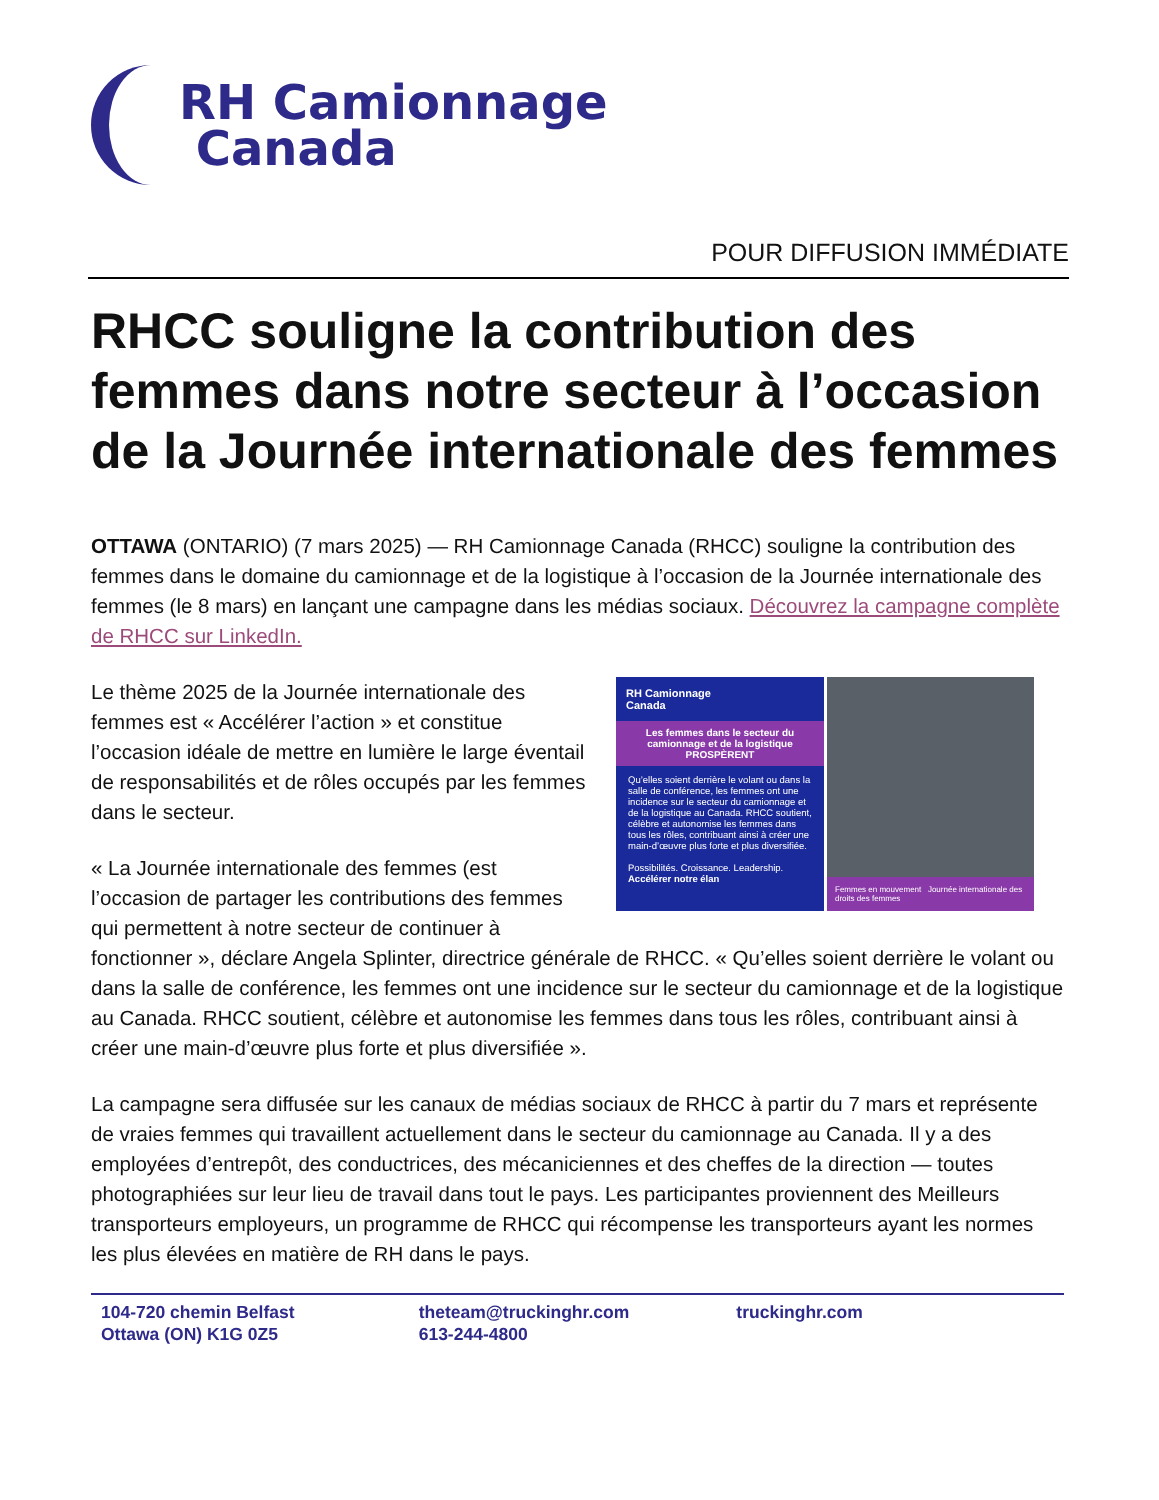RH Camionnage
Canada
POUR DIFFUSION IMMÉDIATE
RHCC souligne la contribution des femmes dans notre secteur à l’occasion de la Journée internationale des femmes
OTTAWA (ONTARIO) (7 mars 2025) — RH Camionnage Canada (RHCC) souligne la contribution des femmes dans le domaine du camionnage et de la logistique à l’occasion de la Journée internationale des femmes (le 8 mars) en lançant une campagne dans les médias sociaux. Découvrez la campagne complète de RHCC sur LinkedIn.
RH Camionnage
Canada
Les femmes dans le secteur du camionnage et de la logistique
PROSPÈRENT
Qu’elles soient derrière le volant ou dans la salle de conférence, les femmes ont une incidence sur le secteur du camionnage et de la logistique au Canada. RHCC soutient, célèbre et autonomise les femmes dans tous les rôles, contribuant ainsi à créer une main-d’œuvre plus forte et plus diversifiée.
Possibilités. Croissance. Leadership.
Accélérer notre élan
Femmes en mouvement Journée internationale des droits des femmes
Le thème 2025 de la Journée internationale des femmes est « Accélérer l’action » et constitue l’occasion idéale de mettre en lumière le large éventail de responsabilités et de rôles occupés par les femmes dans le secteur.
« La Journée internationale des femmes (est l’occasion de partager les contributions des femmes qui permettent à notre secteur de continuer à fonctionner », déclare Angela Splinter, directrice générale de RHCC. « Qu’elles soient derrière le volant ou dans la salle de conférence, les femmes ont une incidence sur le secteur du camionnage et de la logistique au Canada. RHCC soutient, célèbre et autonomise les femmes dans tous les rôles, contribuant ainsi à créer une main-d’œuvre plus forte et plus diversifiée ».
La campagne sera diffusée sur les canaux de médias sociaux de RHCC à partir du 7 mars et représente de vraies femmes qui travaillent actuellement dans le secteur du camionnage au Canada. Il y a des employées d’entrepôt, des conductrices, des mécaniciennes et des cheffes de la direction — toutes photographiées sur leur lieu de travail dans tout le pays. Les participantes proviennent des Meilleurs transporteurs employeurs, un programme de RHCC qui récompense les transporteurs ayant les normes les plus élevées en matière de RH dans le pays.
104-720 chemin Belfast
Ottawa (ON) K1G 0Z5
theteam@truckinghr.com
613-244-4800
truckinghr.com